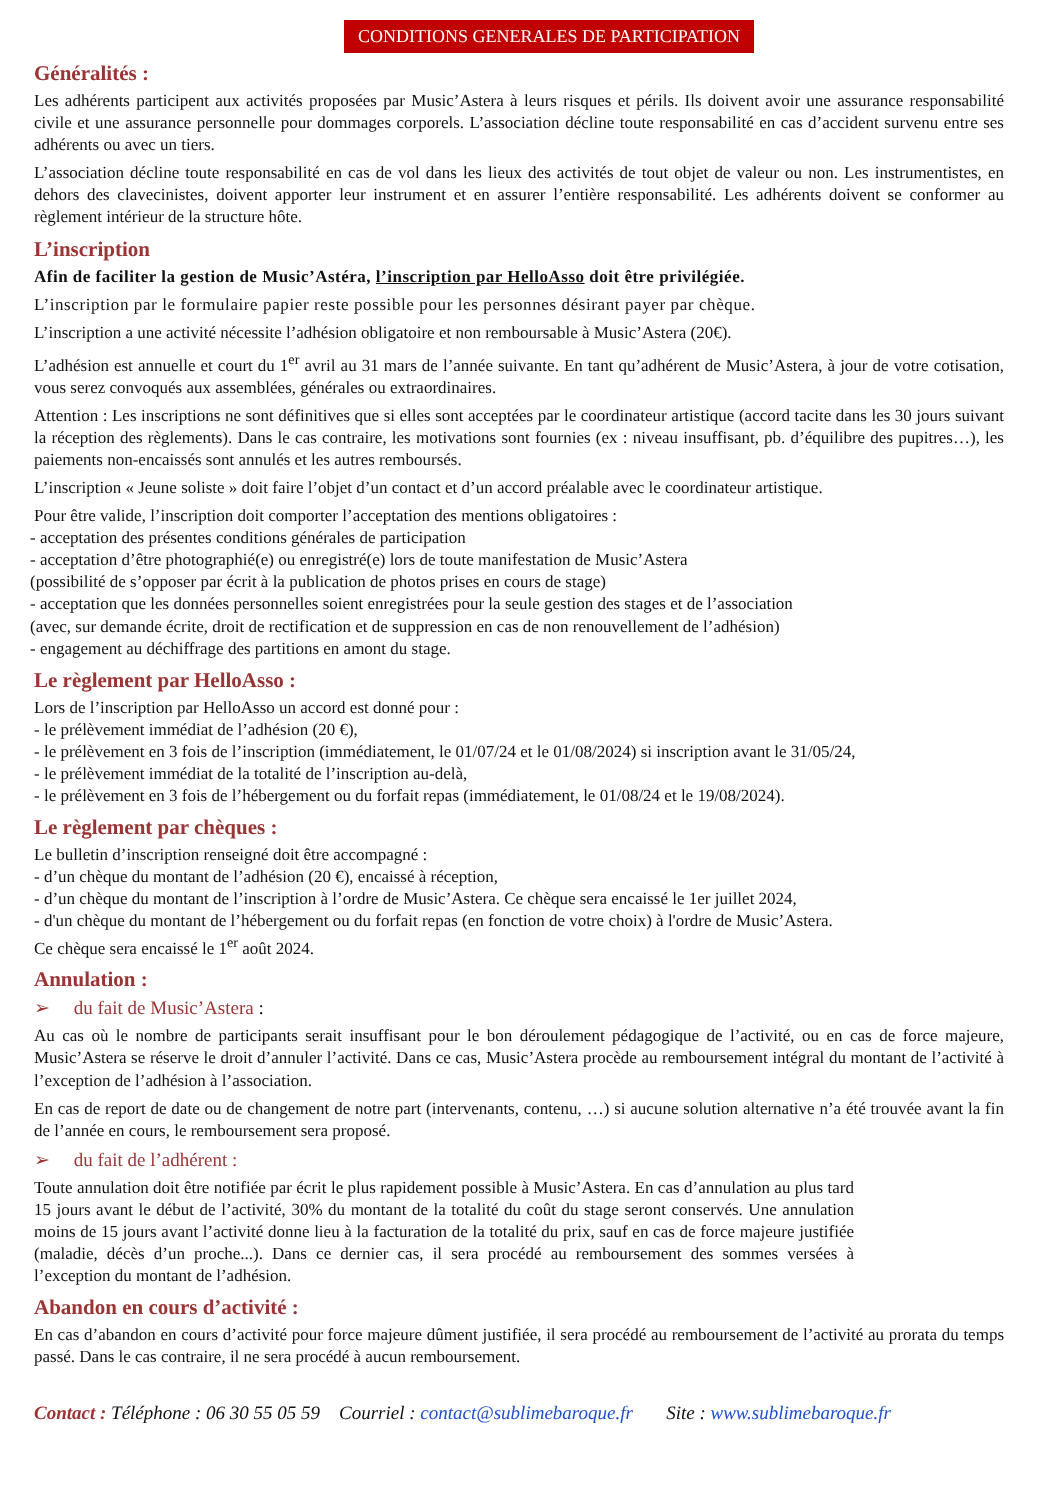CONDITIONS GENERALES DE PARTICIPATION
Généralités :
Les adhérents participent aux activités proposées par Music’Astera à leurs risques et périls. Ils doivent avoir une assurance responsabilité civile et une assurance personnelle pour dommages corporels. L’association décline toute responsabilité en cas d’accident survenu entre ses adhérents ou avec un tiers.
L’association décline toute responsabilité en cas de vol dans les lieux des activités de tout objet de valeur ou non. Les instrumentistes, en dehors des clavecinistes, doivent apporter leur instrument et en assurer l’entière responsabilité. Les adhérents doivent se conformer au règlement intérieur de la structure hôte.
L’inscription
Afin de faciliter la gestion de Music’Astéra, l’inscription par HelloAsso doit être privilégiée.
L’inscription par le formulaire papier reste possible pour les personnes désirant payer par chèque.
L’inscription a une activité nécessite l’adhésion obligatoire et non remboursable à Music’Astera (20€).
L’adhésion est annuelle et court du 1<sup>er</sup> avril au 31 mars de l’année suivante. En tant qu’adhérent de Music’Astera, à jour de votre cotisation, vous serez convoqués aux assemblées, générales ou extraordinaires.
Attention : Les inscriptions ne sont définitives que si elles sont acceptées par le coordinateur artistique (accord tacite dans les 30 jours suivant la réception des règlements). Dans le cas contraire, les motivations sont fournies (ex : niveau insuffisant, pb. d’équilibre des pupitres…), les paiements non-encaissés sont annulés et les autres remboursés.
L’inscription « Jeune soliste » doit faire l’objet d’un contact et d’un accord préalable avec le coordinateur artistique.
Pour être valide, l’inscription doit comporter l’acceptation des mentions obligatoires :
- acceptation des présentes conditions générales de participation
- acceptation d’être photographié(e) ou enregistré(e) lors de toute manifestation de Music’Astera
(possibilité de s’opposer par écrit à la publication de photos prises en cours de stage)
- acceptation que les données personnelles soient enregistrées pour la seule gestion des stages et de l’association
(avec, sur demande écrite, droit de rectification et de suppression en cas de non renouvellement de l’adhésion)
- engagement au déchiffrage des partitions en amont du stage.
Le règlement par HelloAsso :
Lors de l’inscription par HelloAsso un accord est donné pour :
- le prélèvement immédiat de l’adhésion (20 €),
- le prélèvement en 3 fois de l’inscription (immédiatement, le 01/07/24 et le 01/08/2024) si inscription avant le 31/05/24,
- le prélèvement immédiat de la totalité de l’inscription au-delà,
- le prélèvement en 3 fois de l’hébergement ou du forfait repas (immédiatement, le 01/08/24 et le 19/08/2024).
Le règlement par chèques :
Le bulletin d’inscription renseigné doit être accompagné :
- d’un chèque du montant de l’adhésion (20 €), encaissé à réception,
- d’un chèque du montant de l’inscription à l’ordre de Music’Astera. Ce chèque sera encaissé le 1er juillet 2024,
- d'un chèque du montant de l’hébergement ou du forfait repas (en fonction de votre choix) à l'ordre de Music’Astera.
Ce chèque sera encaissé le 1<sup>er</sup> août 2024.
Annulation :
➢ du fait de Music’Astera :
Au cas où le nombre de participants serait insuffisant pour le bon déroulement pédagogique de l’activité, ou en cas de force majeure, Music’Astera se réserve le droit d’annuler l’activité. Dans ce cas, Music’Astera procède au remboursement intégral du montant de l’activité à l’exception de l’adhésion à l’association.
En cas de report de date ou de changement de notre part (intervenants, contenu, …) si aucune solution alternative n’a été trouvée avant la fin de l’année en cours, le remboursement sera proposé.
➢ du fait de l’adhérent :
Toute annulation doit être notifiée par écrit le plus rapidement possible à Music’Astera. En cas d’annulation au plus tard 15 jours avant le début de l’activité, 30% du montant de la totalité du coût du stage seront conservés. Une annulation moins de 15 jours avant l’activité donne lieu à la facturation de la totalité du prix, sauf en cas de force majeure justifiée (maladie, décès d’un proche...). Dans ce dernier cas, il sera procédé au remboursement des sommes versées à l’exception du montant de l’adhésion.
Abandon en cours d’activité :
En cas d’abandon en cours d’activité pour force majeure dûment justifiée, il sera procédé au remboursement de l’activité au prorata du temps passé. Dans le cas contraire, il ne sera procédé à aucun remboursement.
Contact : Téléphone : 06 30 55 05 59 Courriel : contact@sublimebaroque.fr Site : www.sublimebaroque.fr